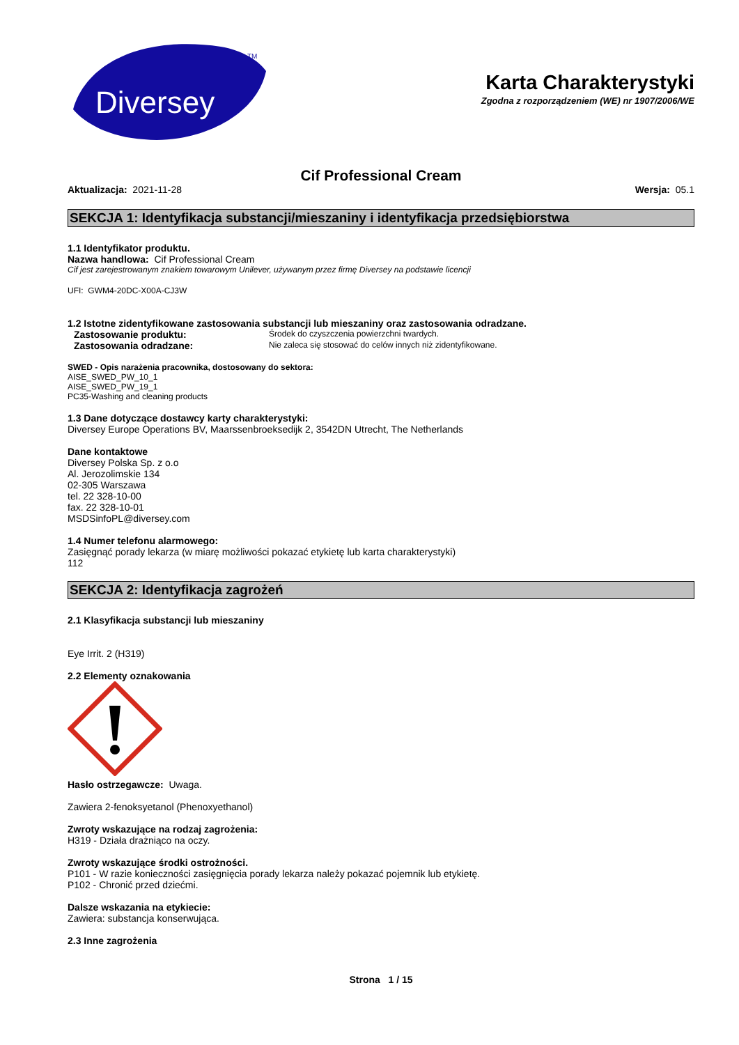Diversey
TM
Karta Charakterystyki
Zgodna z rozporządzeniem (WE) nr 1907/2006/WE
Cif Professional Cream
Aktualizacja: 2021-11-28 Wersja: 05.1
SEKCJA 1: Identyfikacja substancji/mieszaniny i identyfikacja przedsiębiorstwa
1.1 Identyfikator produktu.
Nazwa handlowa: Cif Professional Cream
Cif jest zarejestrowanym znakiem towarowym Unilever, używanym przez firmę Diversey na podstawie licencji
UFI: GWM4-20DC-X00A-CJ3W
1.2 Istotne zidentyfikowane zastosowania substancji lub mieszaniny oraz zastosowania odradzane.
Zastosowanie produktu: Środek do czyszczenia powierzchni twardych.
Zastosowania odradzane: Nie zaleca się stosować do celów innych niż zidentyfikowane.
SWED - Opis narażenia pracownika, dostosowany do sektora:
AISE_SWED_PW_10_1
AISE_SWED_PW_19_1
PC35-Washing and cleaning products
1.3 Dane dotyczące dostawcy karty charakterystyki:
Diversey Europe Operations BV, Maarssenbroeksedijk 2, 3542DN Utrecht, The Netherlands
Dane kontaktowe
Diversey Polska Sp. z o.o
Al. Jerozolimskie 134
02-305 Warszawa
tel. 22 328-10-00
fax. 22 328-10-01
MSDSinfoPL@diversey.com
1.4 Numer telefonu alarmowego:
Zasięgnąć porady lekarza (w miarę możliwości pokazać etykietę lub karta charakterystyki)
112
SEKCJA 2: Identyfikacja zagrożeń
2.1 Klasyfikacja substancji lub mieszaniny
Eye Irrit. 2 (H319)
2.2 Elementy oznakowania
Hasło ostrzegawcze: Uwaga.
Zawiera 2-fenoksyetanol (Phenoxyethanol)
Zwroty wskazujące na rodzaj zagrożenia:
H319 - Działa drażniąco na oczy.
Zwroty wskazujące środki ostrożności.
P101 - W razie konieczności zasięgnięcia porady lekarza należy pokazać pojemnik lub etykietę.
P102 - Chronić przed dziećmi.
Dalsze wskazania na etykiecie:
Zawiera: substancja konserwująca.
2.3 Inne zagrożenia
Strona 1 / 15